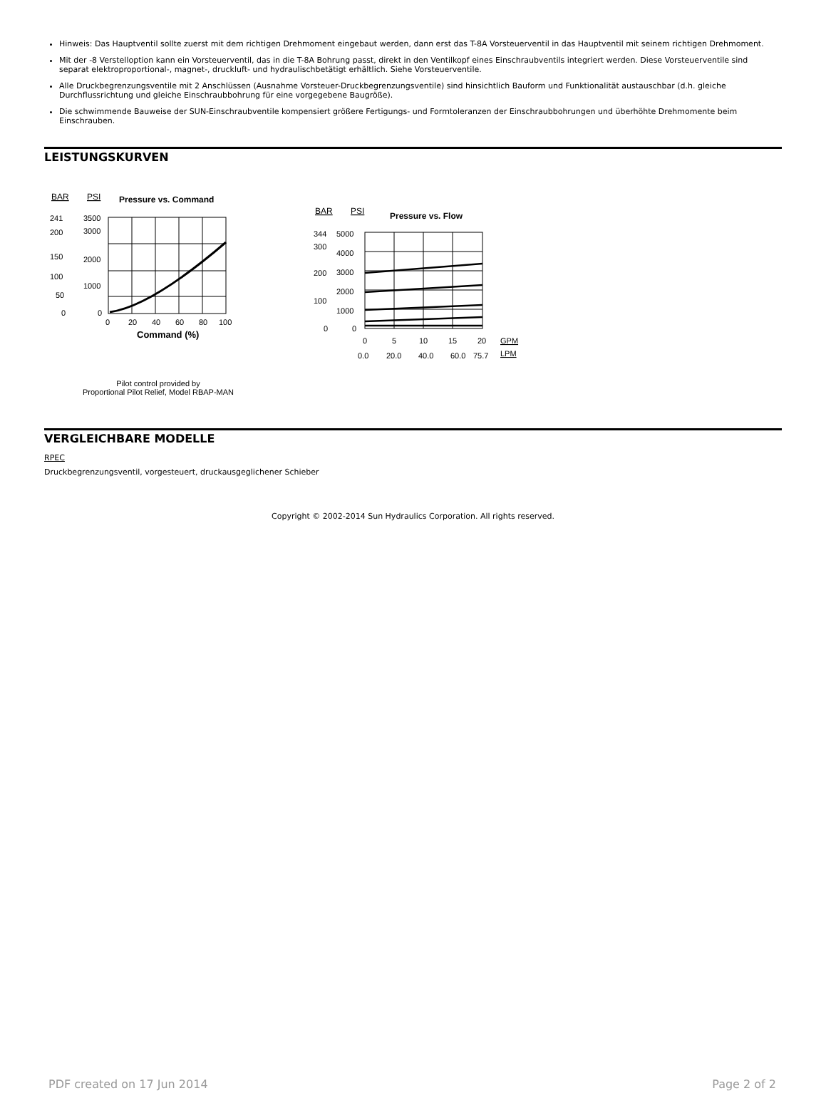Hinweis: Das Hauptventil sollte zuerst mit dem richtigen Drehmoment eingebaut werden, dann erst das T-8A Vorsteuerventil in das Hauptventil mit seinem richtigen Drehmoment.
Mit der -8 Verstelloption kann ein Vorsteuerventil, das in die T-8A Bohrung passt, direkt in den Ventilkopf eines Einschraubventils integriert werden. Diese Vorsteuerventile sind separat elektroproportional-, magnet-, druckluft- und hydraulischbetätigt erhältlich. Siehe Vorsteuerventile.
Alle Druckbegrenzungsventile mit 2 Anschlüssen (Ausnahme Vorsteuer-Druckbegrenzungsventile) sind hinsichtlich Bauform und Funktionalität austauschbar (d.h. gleiche Durchflussrichtung und gleiche Einschraubbohrung für eine vorgegebene Baugröße).
Die schwimmende Bauweise der SUN-Einschraubventile kompensiert größere Fertigungs- und Formtoleranzen der Einschraubbohrungen und überhöhte Drehmomente beim Einschrauben.
LEISTUNGSKURVEN
BAR
PSI
Pressure vs. Command
241
3500
200
3000
150
2000
100
1000
50
0
0
0
20
40
60
80
100
Command (%)
Pilot control provided by
Proportional Pilot Relief, Model RBAP-MAN
BAR
PSI
Pressure vs. Flow
344
5000
300
4000
200
3000
2000
100
1000
0
0
0
5
10
15
20
GPM
0.0
20.0
40.0
60.0
75.7
LPM
VERGLEICHBARE MODELLE
RPEC
Druckbegrenzungsventil, vorgesteuert, druckausgeglichener Schieber
Copyright © 2002-2014 Sun Hydraulics Corporation. All rights reserved.
PDF created on 17 Jun 2014 Page 2 of 2